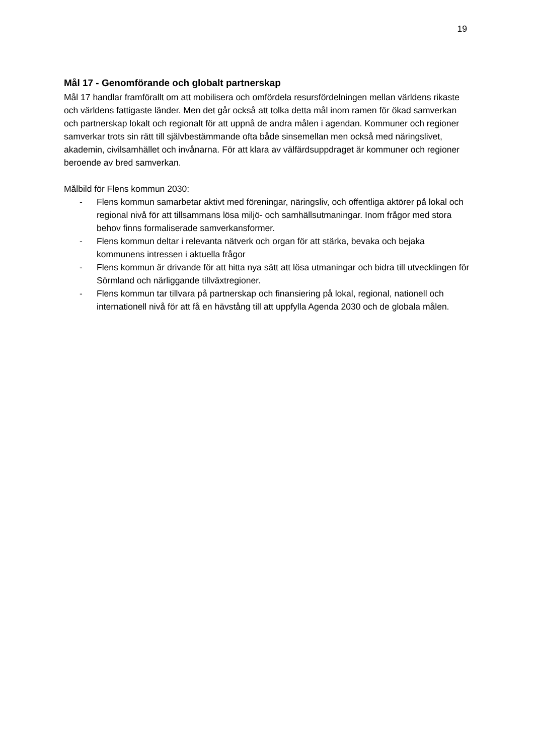19
Mål 17 - Genomförande och globalt partnerskap
Mål 17 handlar framförallt om att mobilisera och omfördela resursfördelningen mellan världens rikaste och världens fattigaste länder. Men det går också att tolka detta mål inom ramen för ökad samverkan och partnerskap lokalt och regionalt för att uppnå de andra målen i agendan. Kommuner och regioner samverkar trots sin rätt till självbestämmande ofta både sinsemellan men också med näringslivet, akademin, civilsamhället och invånarna. För att klara av välfärdsuppdraget är kommuner och regioner beroende av bred samverkan.
Målbild för Flens kommun 2030:
- Flens kommun samarbetar aktivt med föreningar, näringsliv, och offentliga aktörer på lokal och regional nivå för att tillsammans lösa miljö- och samhällsutmaningar. Inom frågor med stora behov finns formaliserade samverkansformer.
- Flens kommun deltar i relevanta nätverk och organ för att stärka, bevaka och bejaka kommunens intressen i aktuella frågor
- Flens kommun är drivande för att hitta nya sätt att lösa utmaningar och bidra till utvecklingen för Sörmland och närliggande tillväxtregioner.
- Flens kommun tar tillvara på partnerskap och finansiering på lokal, regional, nationell och internationell nivå för att få en hävstång till att uppfylla Agenda 2030 och de globala målen.